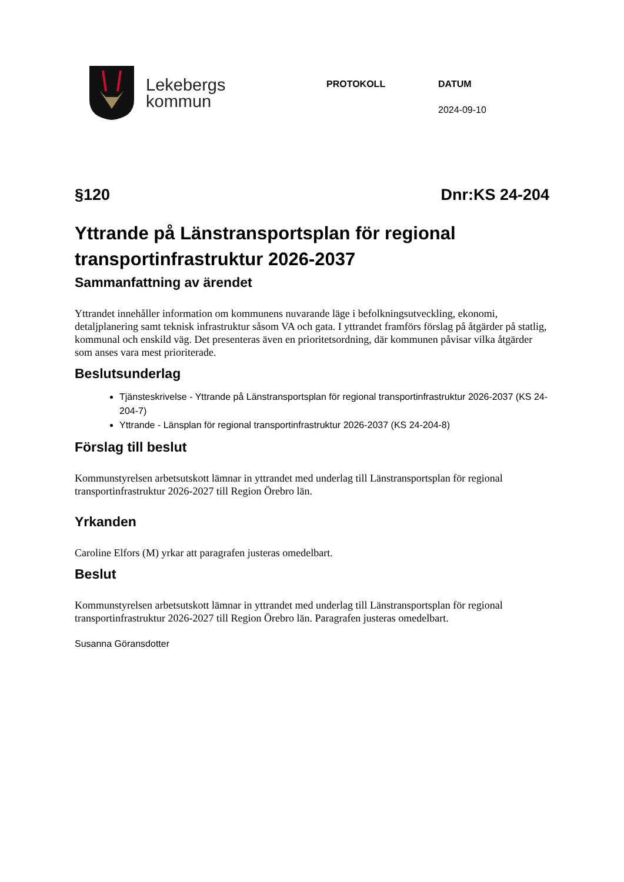Lekebergs
kommun
PROTOKOLL DATUM
2024-09-10
§120 Dnr:KS 24-204
Yttrande på Länstransportsplan för regional transportinfrastruktur 2026-2037
Sammanfattning av ärendet
Yttrandet innehåller information om kommunens nuvarande läge i befolkningsutveckling, ekonomi, detaljplanering samt teknisk infrastruktur såsom VA och gata. I yttrandet framförs förslag på åtgärder på statlig, kommunal och enskild väg. Det presenteras även en prioritetsordning, där kommunen påvisar vilka åtgärder som anses vara mest prioriterade.
Beslutsunderlag
Tjänsteskrivelse - Yttrande på Länstransportsplan för regional transportinfrastruktur 2026-2037 (KS 24-204-7)
Yttrande - Länsplan för regional transportinfrastruktur 2026-2037 (KS 24-204-8)
Förslag till beslut
Kommunstyrelsen arbetsutskott lämnar in yttrandet med underlag till Länstransportsplan för regional transportinfrastruktur 2026-2027 till Region Örebro län.
Yrkanden
Caroline Elfors (M) yrkar att paragrafen justeras omedelbart.
Beslut
Kommunstyrelsen arbetsutskott lämnar in yttrandet med underlag till Länstransportsplan för regional transportinfrastruktur 2026-2027 till Region Örebro län. Paragrafen justeras omedelbart.
Susanna Göransdotter